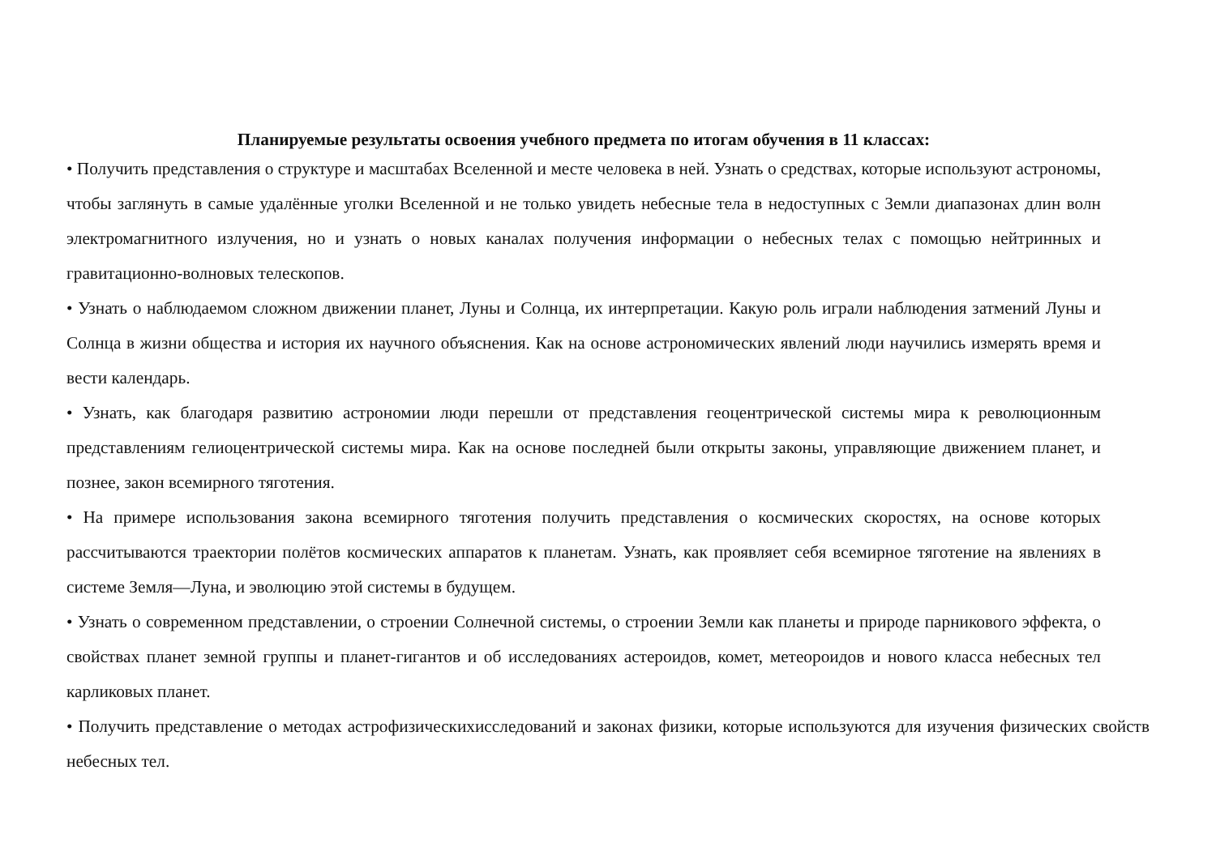Планируемые результаты освоения учебного предмета по итогам обучения в 11 классах:
• Получить представления о структуре и масштабах Вселенной и месте человека в ней. Узнать о средствах, которые используют астрономы, чтобы заглянуть в самые удалённые уголки Вселенной и не только увидеть небесные тела в недоступных с Земли диапазонах длин волн электромагнитного излучения, но и узнать о новых каналах получения информации о небесных телах с помощью нейтринных и гравитационно-волновых телескопов.
• Узнать о наблюдаемом сложном движении планет, Луны и Солнца, их интерпретации. Какую роль играли наблюдения затмений Луны и Солнца в жизни общества и история их научного объяснения. Как на основе астрономических явлений люди научились измерять время и вести календарь.
• Узнать, как благодаря развитию астрономии люди перешли от представления геоцентрической системы мира к революционным представлениям гелиоцентрической системы мира. Как на основе последней были открыты законы, управляющие движением планет, и познее, закон всемирного тяготения.
• На примере использования закона всемирного тяготения получить представления о космических скоростях, на основе которых рассчитываются траектории полётов космических аппаратов к планетам. Узнать, как проявляет себя всемирное тяготение на явлениях в системе Земля—Луна, и эволюцию этой системы в будущем.
• Узнать о современном представлении, о строении Солнечной системы, о строении Земли как планеты и природе парникового эффекта, о свойствах планет земной группы и планет-гигантов и об исследованиях астероидов, комет, метеороидов и нового класса небесных тел карликовых планет.
• Получить представление о методах астрофизическихисследований и законах физики, которые используются для изучения физических свойств небесных тел.